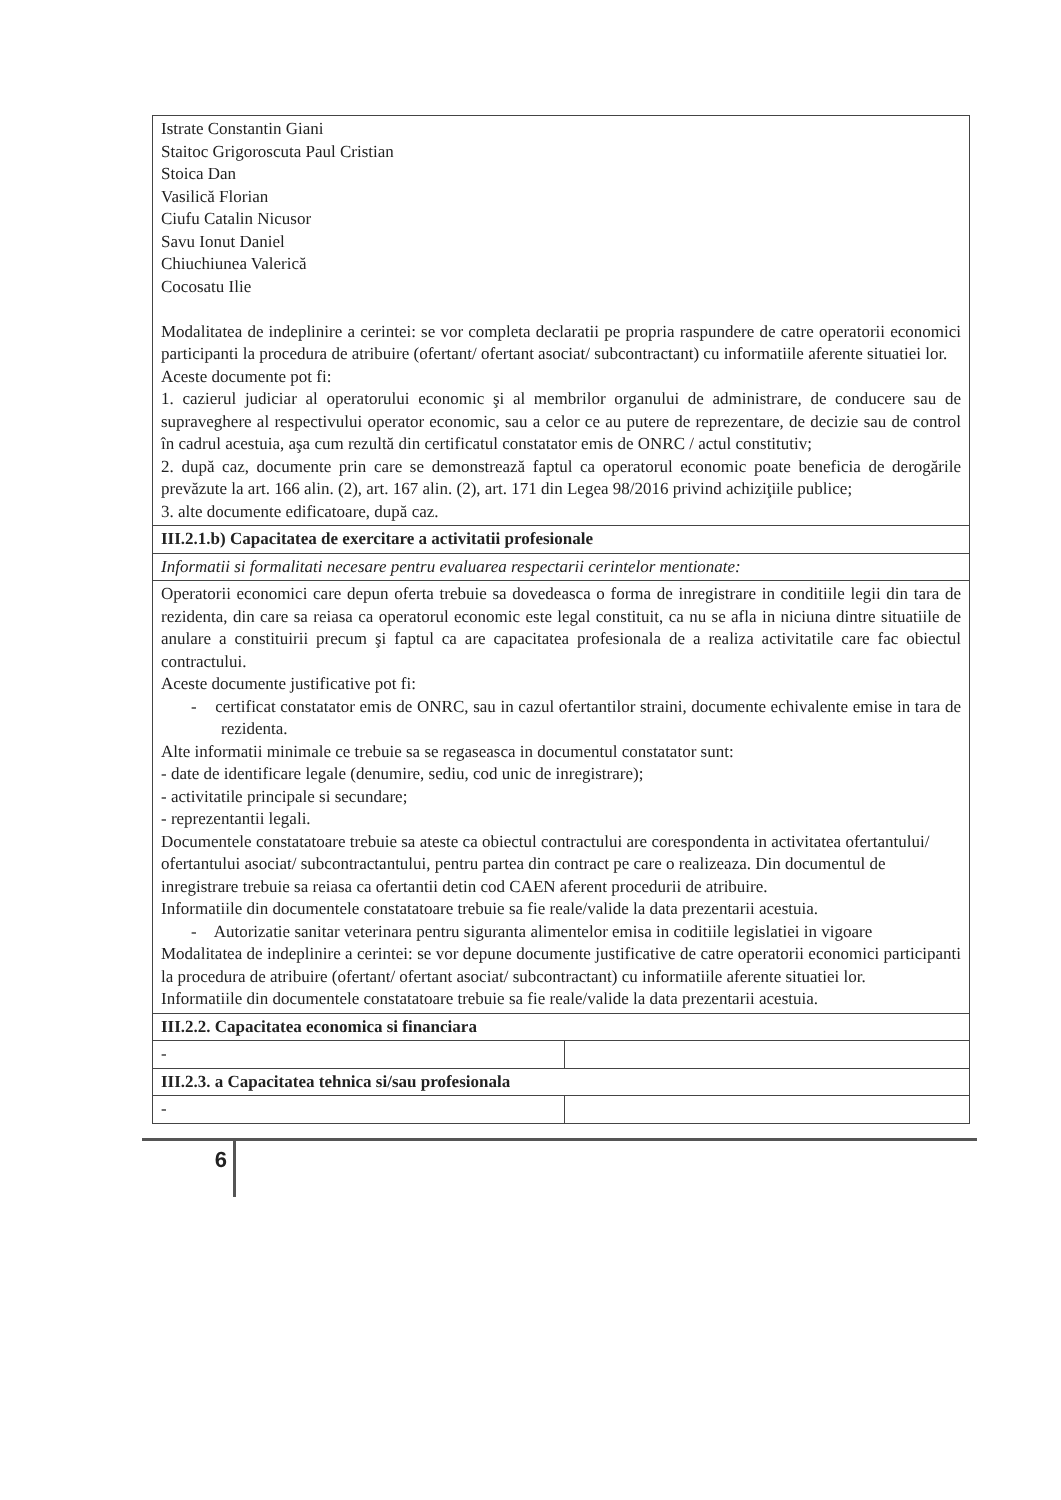| Istrate Constantin Giani Staitoc Grigoroscuta Paul Cristian Stoica Dan Vasilică Florian Ciufu Catalin Nicusor Savu Ionut Daniel Chiuchiunea Valerică Cocosatu Ilie Modalitatea de indeplinire a cerintei: se vor completa declaratii pe propria raspundere de catre operatorii economici participanti la procedura de atribuire (ofertant/ ofertant asociat/ subcontractant) cu informatiile aferente situatiei lor. Aceste documente pot fi: 1. cazierul judiciar al operatorului economic şi al membrilor organului de administrare, de conducere sau de supraveghere al respectivului operator economic, sau a celor ce au putere de reprezentare, de decizie sau de control în cadrul acestuia, aşa cum rezultă din certificatul constatator emis de ONRC / actul constitutiv; 2. după caz, documente prin care se demonstrează faptul ca operatorul economic poate beneficia de derogările prevăzute la art. 166 alin. (2), art. 167 alin. (2), art. 171 din Legea 98/2016 privind achiziţiile publice; 3. alte documente edificatoare, după caz. | |
| III.2.1.b) Capacitatea de exercitare a activitatii profesionale | |
| Informatii si formalitati necesare pentru evaluarea respectarii cerintelor mentionate: | |
| Operatorii economici care depun oferta trebuie sa dovedeasca o forma de inregistrare in conditiile legii din tara de rezidenta, din care sa reiasa ca operatorul economic este legal constituit, ca nu se afla in niciuna dintre situatiile de anulare a constituirii precum şi faptul ca are capacitatea profesionala de a realiza activitatile care fac obiectul contractului. Aceste documente justificative pot fi: - certificat constatator emis de ONRC, sau in cazul ofertantilor straini, documente echivalente emise in tara de rezidenta. Alte informatii minimale ce trebuie sa se regaseasca in documentul constatator sunt: - date de identificare legale (denumire, sediu, cod unic de inregistrare); - activitatile principale si secundare; - reprezentantii legali. Documentele constatatoare trebuie sa ateste ca obiectul contractului are corespondenta in activitatea ofertantului/ ofertantului asociat/ subcontractantului, pentru partea din contract pe care o realizeaza. Din documentul de inregistrare trebuie sa reiasa ca ofertantii detin cod CAEN aferent procedurii de atribuire. Informatiile din documentele constatatoare trebuie sa fie reale/valide la data prezentarii acestuia. - Autorizatie sanitar veterinara pentru siguranta alimentelor emisa in coditiile legislatiei in vigoare Modalitatea de indeplinire a cerintei: se vor depune documente justificative de catre operatorii economici participanti la procedura de atribuire (ofertant/ ofertant asociat/ subcontractant) cu informatiile aferente situatiei lor. Informatiile din documentele constatatoare trebuie sa fie reale/valide la data prezentarii acestuia. | |
| III.2.2. Capacitatea economica si financiara | |
| - | |
| III.2.3. a Capacitatea tehnica si/sau profesionala | |
| - | |
6